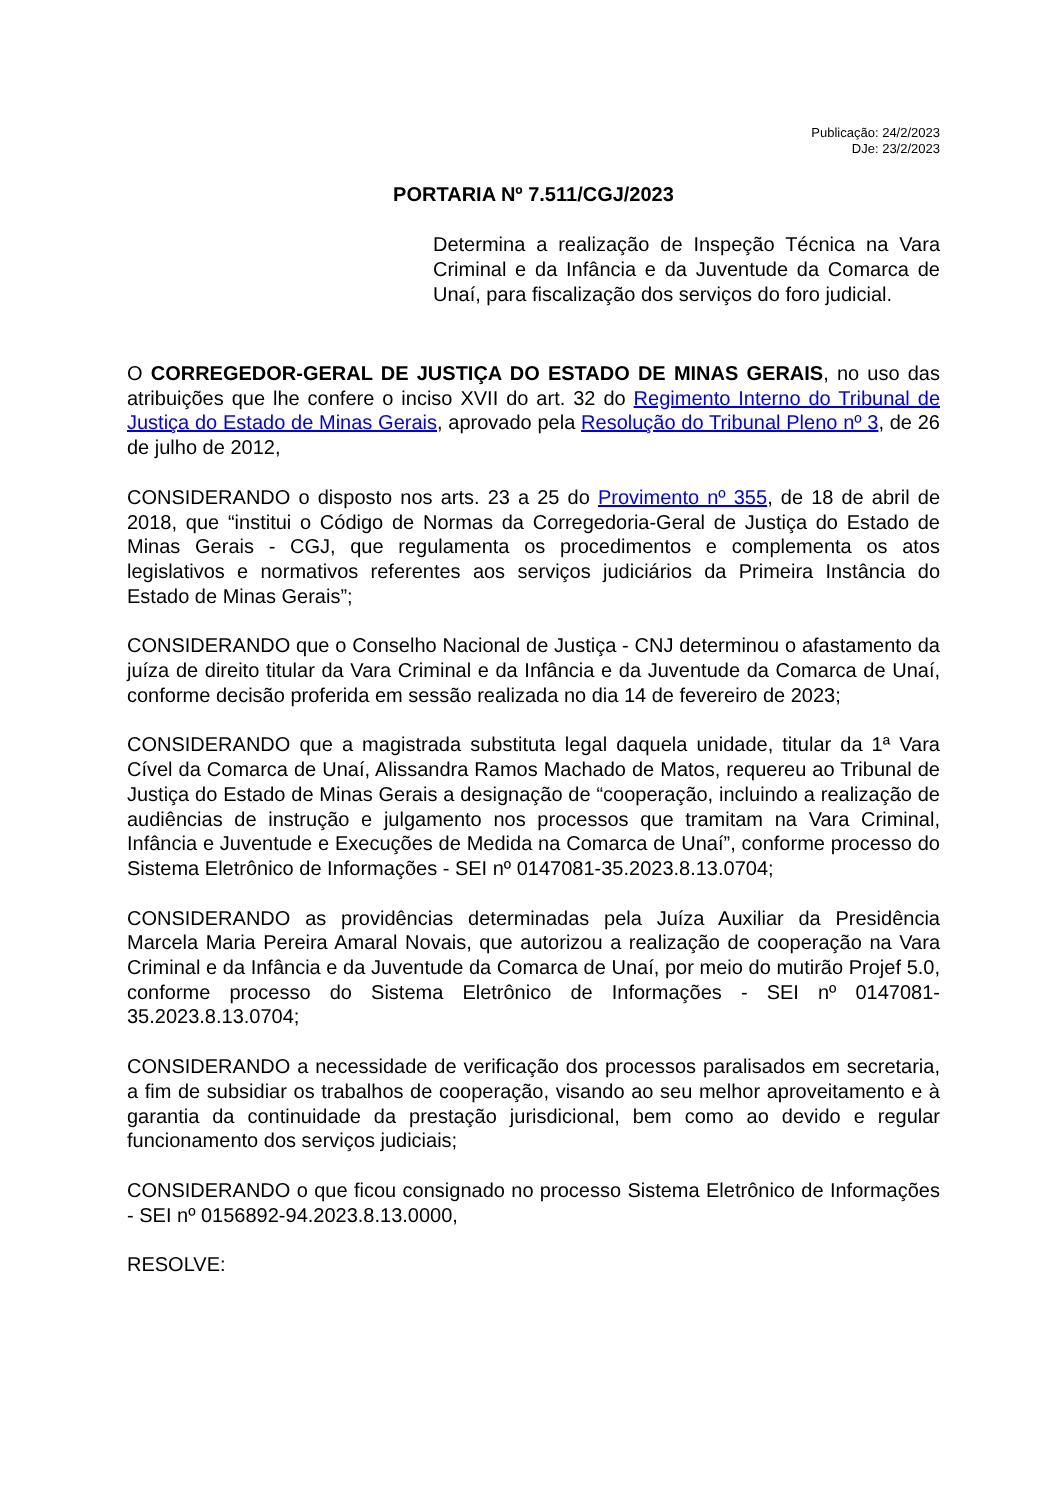Publicação: 24/2/2023
DJe: 23/2/2023
PORTARIA Nº 7.511/CGJ/2023
Determina a realização de Inspeção Técnica na Vara Criminal e da Infância e da Juventude da Comarca de Unaí, para fiscalização dos serviços do foro judicial.
O CORREGEDOR-GERAL DE JUSTIÇA DO ESTADO DE MINAS GERAIS, no uso das atribuições que lhe confere o inciso XVII do art. 32 do Regimento Interno do Tribunal de Justiça do Estado de Minas Gerais, aprovado pela Resolução do Tribunal Pleno nº 3, de 26 de julho de 2012,
CONSIDERANDO o disposto nos arts. 23 a 25 do Provimento nº 355, de 18 de abril de 2018, que “institui o Código de Normas da Corregedoria-Geral de Justiça do Estado de Minas Gerais - CGJ, que regulamenta os procedimentos e complementa os atos legislativos e normativos referentes aos serviços judiciários da Primeira Instância do Estado de Minas Gerais”;
CONSIDERANDO que o Conselho Nacional de Justiça - CNJ determinou o afastamento da juíza de direito titular da Vara Criminal e da Infância e da Juventude da Comarca de Unaí, conforme decisão proferida em sessão realizada no dia 14 de fevereiro de 2023;
CONSIDERANDO que a magistrada substituta legal daquela unidade, titular da 1ª Vara Cível da Comarca de Unaí, Alissandra Ramos Machado de Matos, requereu ao Tribunal de Justiça do Estado de Minas Gerais a designação de “cooperação, incluindo a realização de audiências de instrução e julgamento nos processos que tramitam na Vara Criminal, Infância e Juventude e Execuções de Medida na Comarca de Unaí”, conforme processo do Sistema Eletrônico de Informações - SEI nº 0147081-35.2023.8.13.0704;
CONSIDERANDO as providências determinadas pela Juíza Auxiliar da Presidência Marcela Maria Pereira Amaral Novais, que autorizou a realização de cooperação na Vara Criminal e da Infância e da Juventude da Comarca de Unaí, por meio do mutirão Projef 5.0, conforme processo do Sistema Eletrônico de Informações - SEI nº 0147081-35.2023.8.13.0704;
CONSIDERANDO a necessidade de verificação dos processos paralisados em secretaria, a fim de subsidiar os trabalhos de cooperação, visando ao seu melhor aproveitamento e à garantia da continuidade da prestação jurisdicional, bem como ao devido e regular funcionamento dos serviços judiciais;
CONSIDERANDO o que ficou consignado no processo Sistema Eletrônico de Informações - SEI nº 0156892-94.2023.8.13.0000,
RESOLVE: